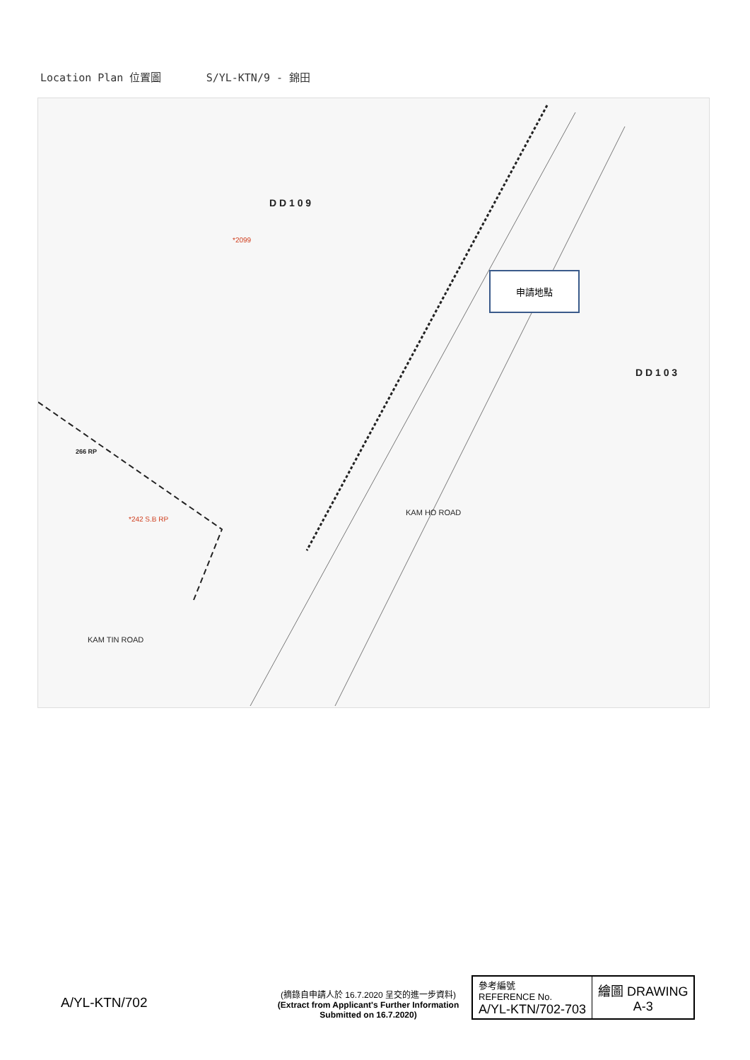Location Plan 位置圖 S/YL-KTN/9 - 錦田
D D 1 0 9
D D 1 0 3
KAM HO ROAD
KAM TIN ROAD
*2099
266 RP
*242 S.B RP
申請地點
A/YL-KTN/702
(摘錄自申請人於 16.7.2020 呈交的進一步資料)
(Extract from Applicant's Further Information Submitted on 16.7.2020)
| 參考編號 REFERENCE No. A/YL-KTN/702-703 | 繪圖 DRAWING A-3 |